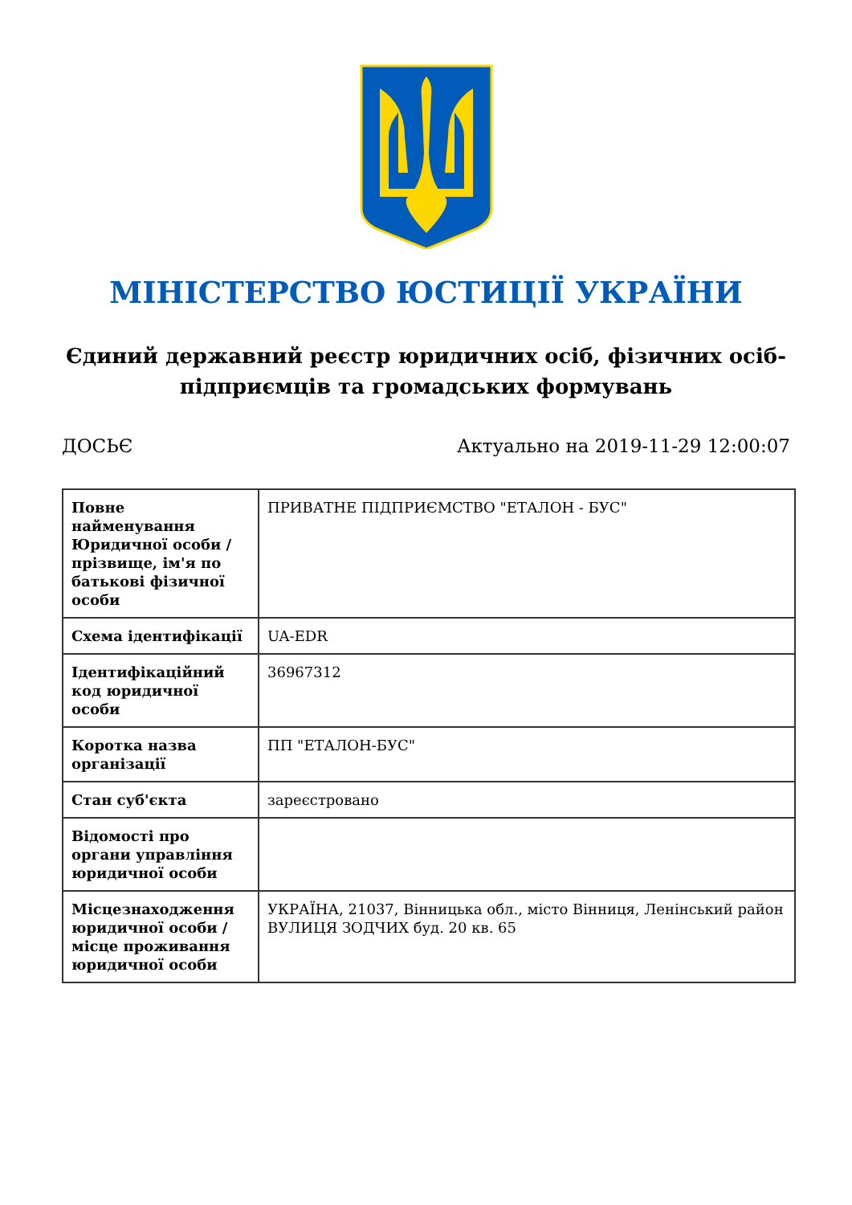МІНІСТЕРСТВО ЮСТИЦІЇ УКРАЇНИ
Єдиний державний реєстр юридичних осіб, фізичних осіб-підприємців та громадських формувань
ДОСЬЄ Актуально на 2019-11-29 12:00:07
| Повне найменування Юридичної особи / прізвище, ім'я по батькові фізичної особи | ПРИВАТНЕ ПІДПРИЄМСТВО "ЕТАЛОН - БУС" |
| Схема ідентифікації | UA-EDR |
| Ідентифікаційний код юридичної особи | 36967312 |
| Коротка назва організації | ПП "ЕТАЛОН-БУС" |
| Стан суб'єкта | зареєстровано |
| Відомості про органи управління юридичної особи | |
| Місцезнаходження юридичної особи / місце проживання юридичної особи | УКРАЇНА, 21037, Вінницька обл., місто Вінниця, Ленінський район ВУЛИЦЯ ЗОДЧИХ буд. 20 кв. 65 |